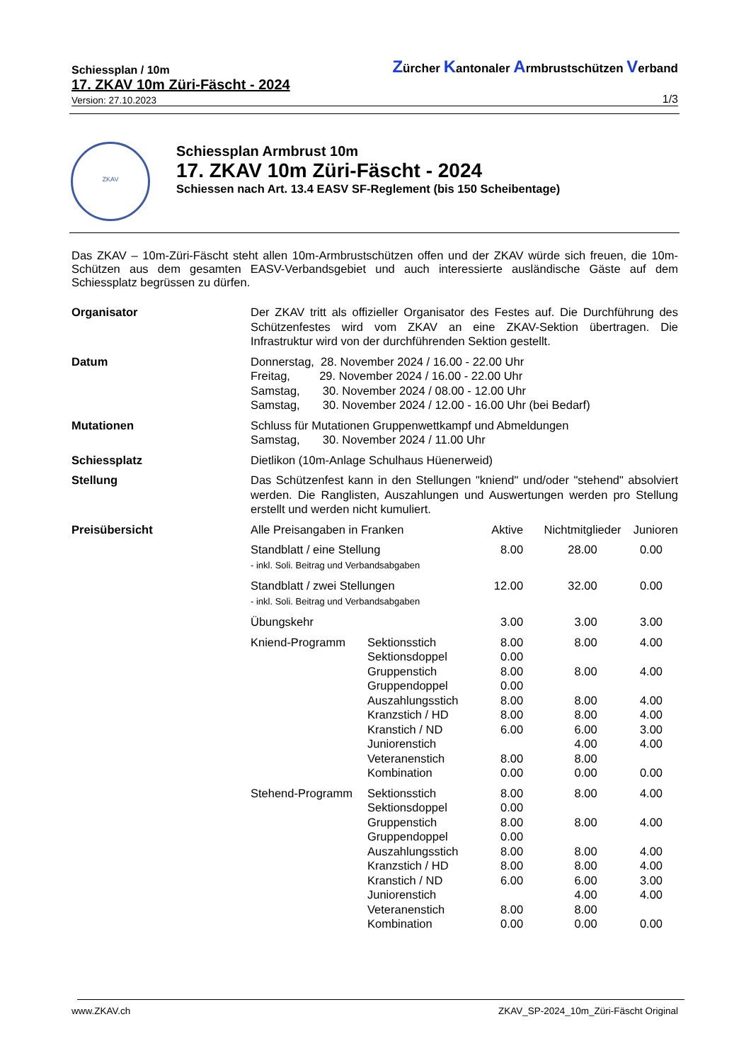Schiessplan / 10m
Zürcher Kantonaler Armbrustschützen Verband
17. ZKAV 10m Züri-Fäscht - 2024
Version: 27.10.2023
1/3
ZKAV
Schiessplan Armbrust 10m
17. ZKAV 10m Züri-Fäscht - 2024
Schiessen nach Art. 13.4 EASV SF-Reglement (bis 150 Scheibentage)
Das ZKAV – 10m-Züri-Fäscht steht allen 10m-Armbrustschützen offen und der ZKAV würde sich freuen, die 10m-Schützen aus dem gesamten EASV-Verbandsgebiet und auch interessierte ausländische Gäste auf dem Schiessplatz begrüssen zu dürfen.
| Organisator | Der ZKAV tritt als offizieller Organisator des Festes auf. Die Durchführung des Schützenfestes wird vom ZKAV an eine ZKAV-Sektion übertragen. Die Infrastruktur wird von der durchführenden Sektion gestellt. | | | | |
| Datum | Donnerstag, 28. November 2024 / 16.00 - 22.00 Uhr Freitag, 29. November 2024 / 16.00 - 22.00 Uhr Samstag, 30. November 2024 / 08.00 - 12.00 Uhr Samstag, 30. November 2024 / 12.00 - 16.00 Uhr (bei Bedarf) | | | | |
| Mutationen | Schluss für Mutationen Gruppenwettkampf und Abmeldungen Samstag, 30. November 2024 / 11.00 Uhr | | | | |
| Schiessplatz | Dietlikon (10m-Anlage Schulhaus Hüenerweid) | | | | |
| Stellung | Das Schützenfest kann in den Stellungen "kniend" und/oder "stehend" absolviert werden. Die Ranglisten, Auszahlungen und Auswertungen werden pro Stellung erstellt und werden nicht kumuliert. | | | | |
| Preisübersicht | Alle Preisangaben in Franken | | Aktive | Nichtmitglieder | Junioren |
| | Standblatt / eine Stellung - inkl. Soli. Beitrag und Verbandsabgaben | | 8.00 | 28.00 | 0.00 |
| | Standblatt / zwei Stellungen - inkl. Soli. Beitrag und Verbandsabgaben | | 12.00 | 32.00 | 0.00 |
| | Übungskehr | | 3.00 | 3.00 | 3.00 |
| | Kniend-Programm | Sektionsstich Sektionsdoppel Gruppenstich Gruppendoppel Auszahlungsstich Kranzstich / HD Kranstich / ND Juniorenstich Veteranenstich Kombination | 8.00 0.00 8.00 0.00 8.00 8.00 6.00 8.00 0.00 | 8.00 8.00 8.00 8.00 6.00 4.00 8.00 0.00 | 4.00 4.00 4.00 4.00 3.00 4.00 0.00 |
| | Stehend-Programm | Sektionsstich Sektionsdoppel Gruppenstich Gruppendoppel Auszahlungsstich Kranzstich / HD Kranstich / ND Juniorenstich Veteranenstich Kombination | 8.00 0.00 8.00 0.00 8.00 8.00 6.00 8.00 0.00 | 8.00 8.00 8.00 8.00 6.00 4.00 8.00 0.00 | 4.00 4.00 4.00 4.00 3.00 4.00 0.00 |
www.ZKAV.ch
ZKAV_SP-2024_10m_Züri-Fäscht Original